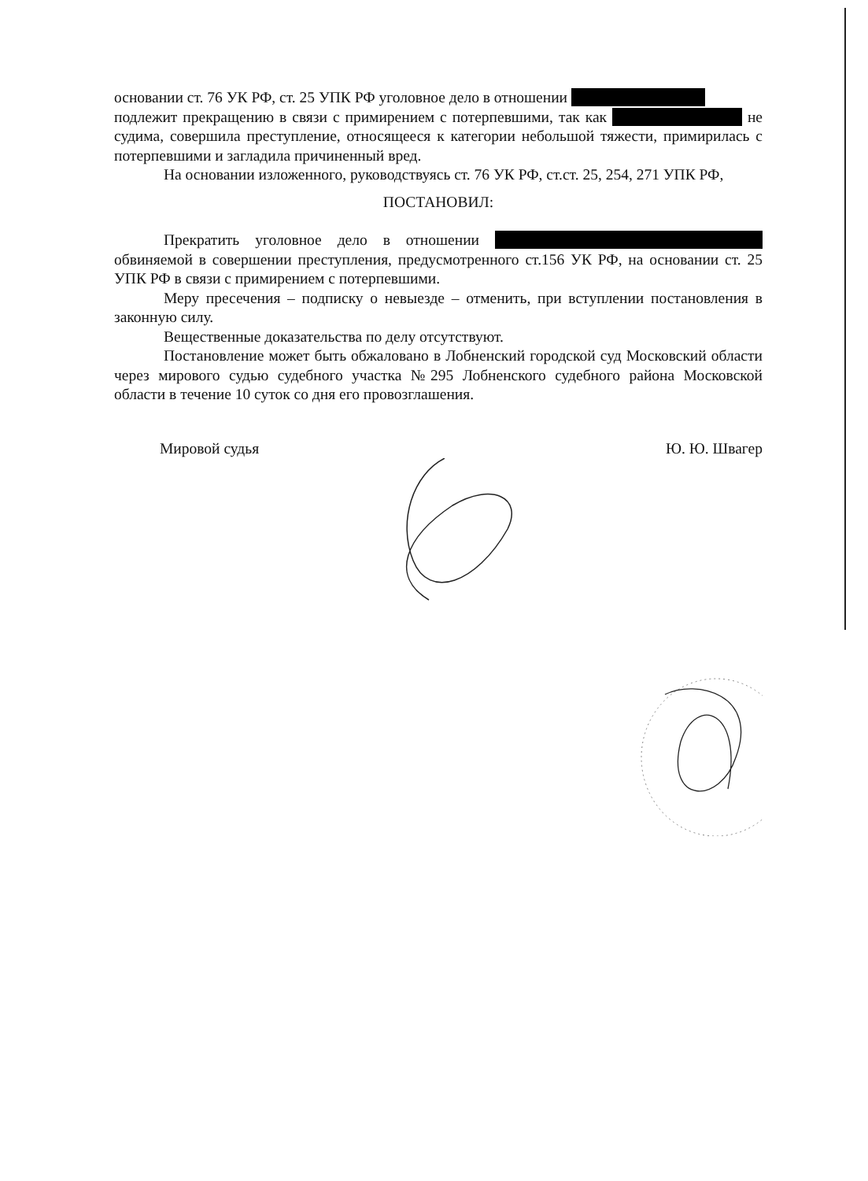основании ст. 76 УК РФ, ст. 25 УПК РФ уголовное дело в отношении
подлежит прекращению в связи с примирением с потерпевшими, так как не судима, совершила преступление, относящееся к категории небольшой тяжести, примирилась с потерпевшими и загладила причиненный вред.
На основании изложенного, руководствуясь ст. 76 УК РФ, ст.ст. 25, 254, 271 УПК РФ,
ПОСТАНОВИЛ:
Прекратить уголовное дело в отношении обвиняемой в совершении преступления, предусмотренного ст.156 УК РФ, на основании ст. 25 УПК РФ в связи с примирением с потерпевшими.
Меру пресечения – подписку о невыезде – отменить, при вступлении постановления в законную силу.
Вещественные доказательства по делу отсутствуют.
Постановление может быть обжаловано в Лобненский городской суд Московский области через мирового судью судебного участка №295 Лобненского судебного района Московской области в течение 10 суток со дня его провозглашения.
Мировой судья Ю. Ю. Швагер